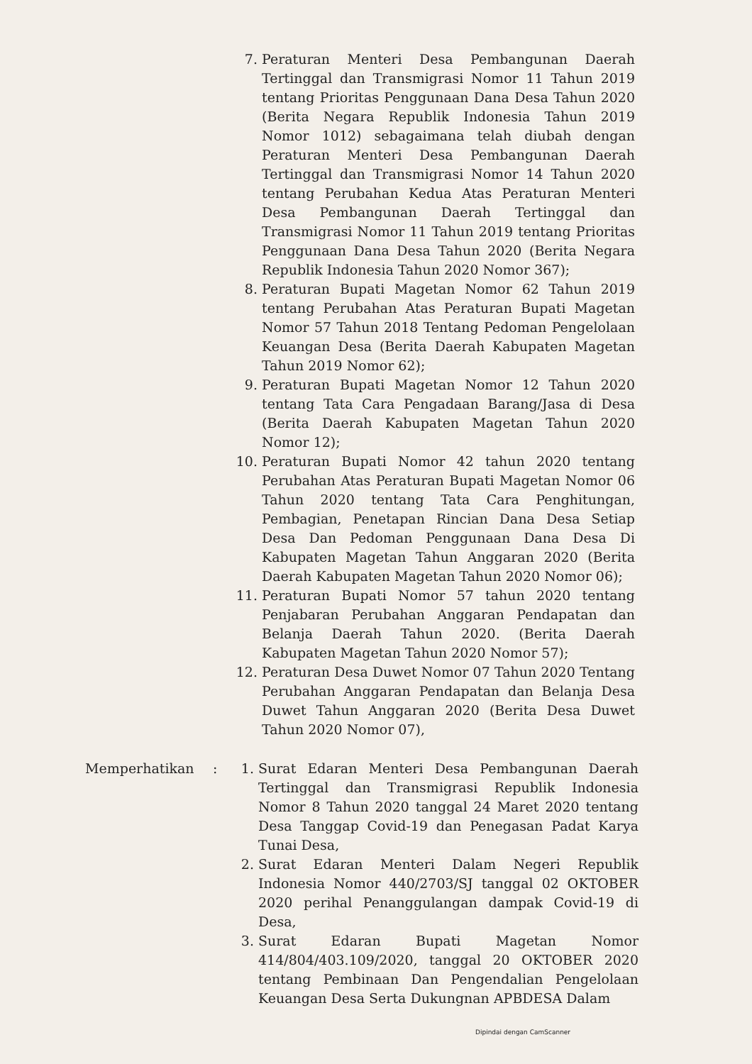7. Peraturan Menteri Desa Pembangunan Daerah Tertinggal dan Transmigrasi Nomor 11 Tahun 2019 tentang Prioritas Penggunaan Dana Desa Tahun 2020 (Berita Negara Republik Indonesia Tahun 2019 Nomor 1012) sebagaimana telah diubah dengan Peraturan Menteri Desa Pembangunan Daerah Tertinggal dan Transmigrasi Nomor 14 Tahun 2020 tentang Perubahan Kedua Atas Peraturan Menteri Desa Pembangunan Daerah Tertinggal dan Transmigrasi Nomor 11 Tahun 2019 tentang Prioritas Penggunaan Dana Desa Tahun 2020 (Berita Negara Republik Indonesia Tahun 2020 Nomor 367);
8. Peraturan Bupati Magetan Nomor 62 Tahun 2019 tentang Perubahan Atas Peraturan Bupati Magetan Nomor 57 Tahun 2018 Tentang Pedoman Pengelolaan Keuangan Desa (Berita Daerah Kabupaten Magetan Tahun 2019 Nomor 62);
9. Peraturan Bupati Magetan Nomor 12 Tahun 2020 tentang Tata Cara Pengadaan Barang/Jasa di Desa (Berita Daerah Kabupaten Magetan Tahun 2020 Nomor 12);
10. Peraturan Bupati Nomor 42 tahun 2020 tentang Perubahan Atas Peraturan Bupati Magetan Nomor 06 Tahun 2020 tentang Tata Cara Penghitungan, Pembagian, Penetapan Rincian Dana Desa Setiap Desa Dan Pedoman Penggunaan Dana Desa Di Kabupaten Magetan Tahun Anggaran 2020 (Berita Daerah Kabupaten Magetan Tahun 2020 Nomor 06);
11. Peraturan Bupati Nomor 57 tahun 2020 tentang Penjabaran Perubahan Anggaran Pendapatan dan Belanja Daerah Tahun 2020. (Berita Daerah Kabupaten Magetan Tahun 2020 Nomor 57);
12. Peraturan Desa Duwet Nomor 07 Tahun 2020 Tentang Perubahan Anggaran Pendapatan dan Belanja Desa Duwet Tahun Anggaran 2020 (Berita Desa Duwet Tahun 2020 Nomor 07),
Memperhatikan : 1. Surat Edaran Menteri Desa Pembangunan Daerah Tertinggal dan Transmigrasi Republik Indonesia Nomor 8 Tahun 2020 tanggal 24 Maret 2020 tentang Desa Tanggap Covid-19 dan Penegasan Padat Karya Tunai Desa,
2. Surat Edaran Menteri Dalam Negeri Republik Indonesia Nomor 440/2703/SJ tanggal 02 OKTOBER 2020 perihal Penanggulangan dampak Covid-19 di Desa,
3. Surat Edaran Bupati Magetan Nomor 414/804/403.109/2020, tanggal 20 OKTOBER 2020 tentang Pembinaan Dan Pengendalian Pengelolaan Keuangan Desa Serta Dukungnan APBDESA Dalam
Dipindai dengan CamScanner